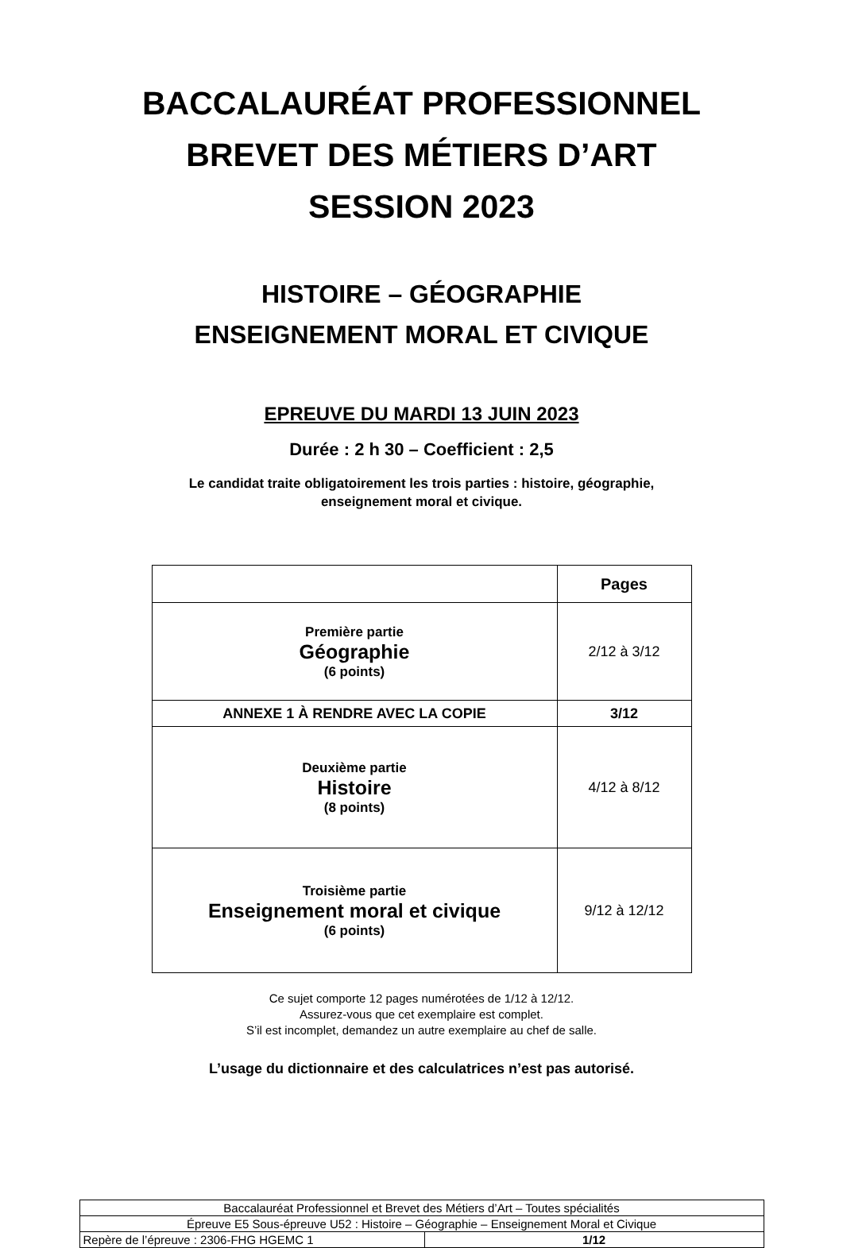BACCALAURÉAT PROFESSIONNEL
BREVET DES MÉTIERS D’ART
SESSION 2023
HISTOIRE – GÉOGRAPHIE
ENSEIGNEMENT MORAL ET CIVIQUE
EPREUVE DU MARDI 13 JUIN 2023
Durée : 2 h 30 – Coefficient : 2,5
Le candidat traite obligatoirement les trois parties : histoire, géographie,
enseignement moral et civique.
| | Pages |
| Première partie Géographie (6 points) | 2/12 à 3/12 |
| ANNEXE 1 À RENDRE AVEC LA COPIE | 3/12 |
| Deuxième partie Histoire (8 points) | 4/12 à 8/12 |
| Troisième partie Enseignement moral et civique (6 points) | 9/12 à 12/12 |
Ce sujet comporte 12 pages numérotées de 1/12 à 12/12.
Assurez-vous que cet exemplaire est complet.
S’il est incomplet, demandez un autre exemplaire au chef de salle.
L’usage du dictionnaire et des calculatrices n’est pas autorisé.
| Baccalauréat Professionnel et Brevet des Métiers d’Art – Toutes spécialités | |
| Épreuve E5 Sous-épreuve U52 : Histoire – Géographie – Enseignement Moral et Civique | |
| Repère de l’épreuve : 2306-FHG HGEMC 1 | 1/12 |